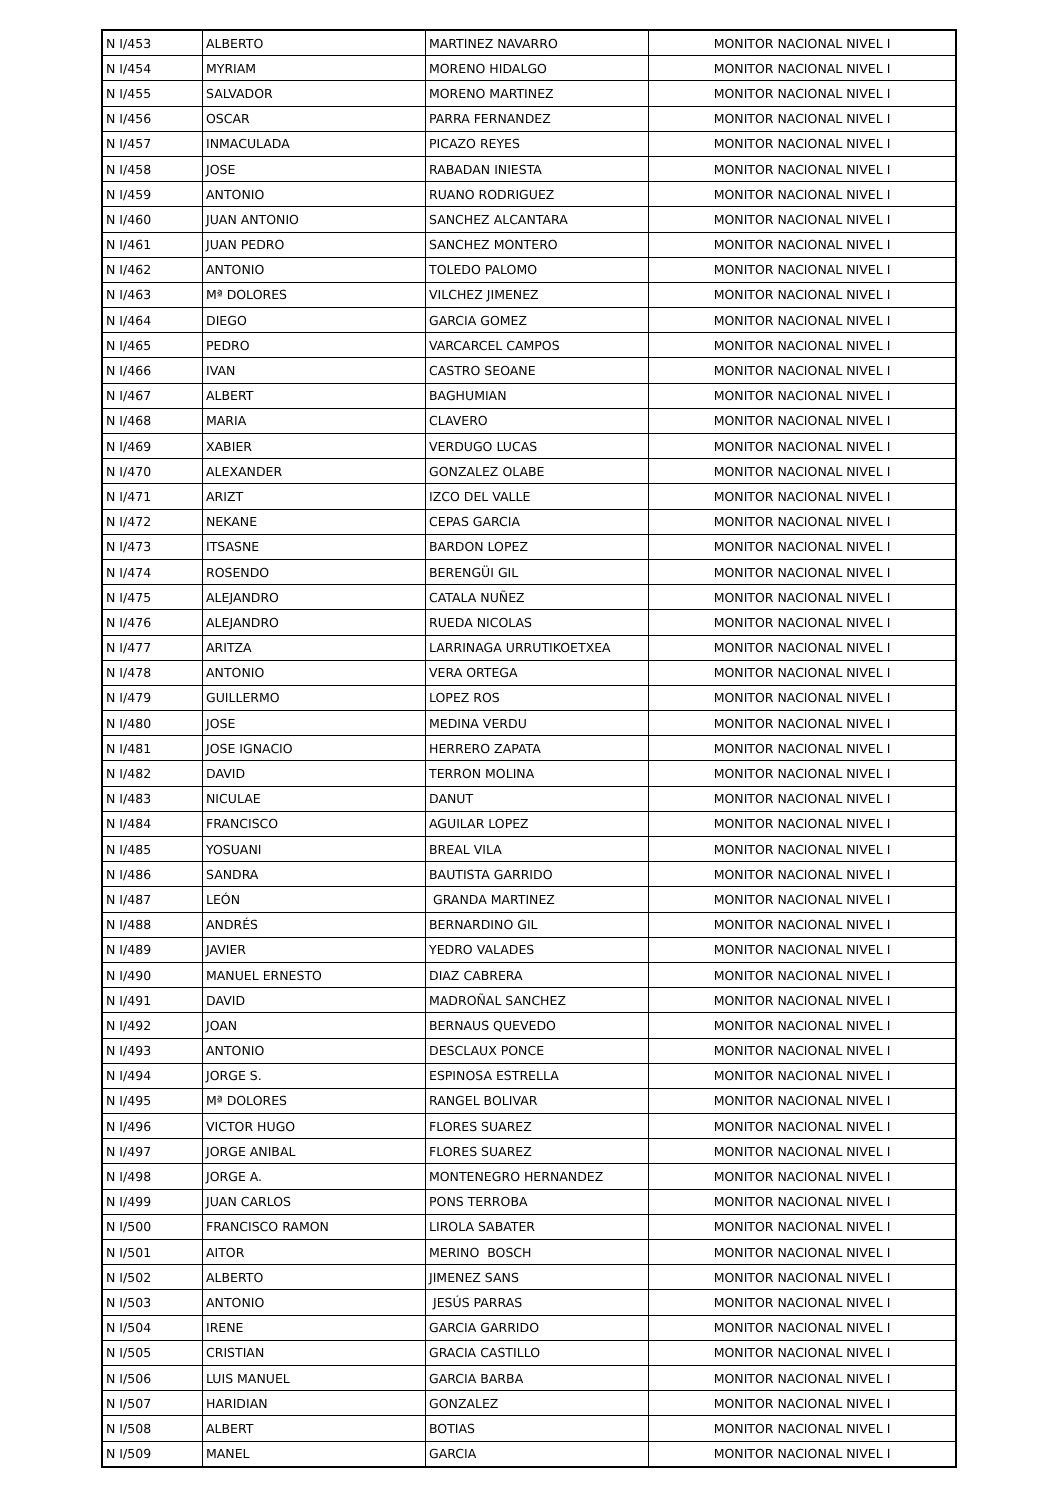| N I/453 | ALBERTO | MARTINEZ NAVARRO | MONITOR NACIONAL NIVEL I |
| N I/454 | MYRIAM | MORENO HIDALGO | MONITOR NACIONAL NIVEL I |
| N I/455 | SALVADOR | MORENO MARTINEZ | MONITOR NACIONAL NIVEL I |
| N I/456 | OSCAR | PARRA FERNANDEZ | MONITOR NACIONAL NIVEL I |
| N I/457 | INMACULADA | PICAZO REYES | MONITOR NACIONAL NIVEL I |
| N I/458 | JOSE | RABADAN INIESTA | MONITOR NACIONAL NIVEL I |
| N I/459 | ANTONIO | RUANO RODRIGUEZ | MONITOR NACIONAL NIVEL I |
| N I/460 | JUAN ANTONIO | SANCHEZ ALCANTARA | MONITOR NACIONAL NIVEL I |
| N I/461 | JUAN PEDRO | SANCHEZ MONTERO | MONITOR NACIONAL NIVEL I |
| N I/462 | ANTONIO | TOLEDO PALOMO | MONITOR NACIONAL NIVEL I |
| N I/463 | Mª DOLORES | VILCHEZ JIMENEZ | MONITOR NACIONAL NIVEL I |
| N I/464 | DIEGO | GARCIA GOMEZ | MONITOR NACIONAL NIVEL I |
| N I/465 | PEDRO | VARCARCEL CAMPOS | MONITOR NACIONAL NIVEL I |
| N I/466 | IVAN | CASTRO SEOANE | MONITOR NACIONAL NIVEL I |
| N I/467 | ALBERT | BAGHUMIAN | MONITOR NACIONAL NIVEL I |
| N I/468 | MARIA | CLAVERO | MONITOR NACIONAL NIVEL I |
| N I/469 | XABIER | VERDUGO LUCAS | MONITOR NACIONAL NIVEL I |
| N I/470 | ALEXANDER | GONZALEZ OLABE | MONITOR NACIONAL NIVEL I |
| N I/471 | ARIZT | IZCO DEL VALLE | MONITOR NACIONAL NIVEL I |
| N I/472 | NEKANE | CEPAS GARCIA | MONITOR NACIONAL NIVEL I |
| N I/473 | ITSASNE | BARDON LOPEZ | MONITOR NACIONAL NIVEL I |
| N I/474 | ROSENDO | BERENGÜI GIL | MONITOR NACIONAL NIVEL I |
| N I/475 | ALEJANDRO | CATALA NUÑEZ | MONITOR NACIONAL NIVEL I |
| N I/476 | ALEJANDRO | RUEDA NICOLAS | MONITOR NACIONAL NIVEL I |
| N I/477 | ARITZA | LARRINAGA URRUTIKOETXEA | MONITOR NACIONAL NIVEL I |
| N I/478 | ANTONIO | VERA ORTEGA | MONITOR NACIONAL NIVEL I |
| N I/479 | GUILLERMO | LOPEZ ROS | MONITOR NACIONAL NIVEL I |
| N I/480 | JOSE | MEDINA VERDU | MONITOR NACIONAL NIVEL I |
| N I/481 | JOSE IGNACIO | HERRERO ZAPATA | MONITOR NACIONAL NIVEL I |
| N I/482 | DAVID | TERRON MOLINA | MONITOR NACIONAL NIVEL I |
| N I/483 | NICULAE | DANUT | MONITOR NACIONAL NIVEL I |
| N I/484 | FRANCISCO | AGUILAR LOPEZ | MONITOR NACIONAL NIVEL I |
| N I/485 | YOSUANI | BREAL VILA | MONITOR NACIONAL NIVEL I |
| N I/486 | SANDRA | BAUTISTA GARRIDO | MONITOR NACIONAL NIVEL I |
| N I/487 | LEÓN | GRANDA MARTINEZ | MONITOR NACIONAL NIVEL I |
| N I/488 | ANDRÉS | BERNARDINO GIL | MONITOR NACIONAL NIVEL I |
| N I/489 | JAVIER | YEDRO VALADES | MONITOR NACIONAL NIVEL I |
| N I/490 | MANUEL ERNESTO | DIAZ CABRERA | MONITOR NACIONAL NIVEL I |
| N I/491 | DAVID | MADROÑAL SANCHEZ | MONITOR NACIONAL NIVEL I |
| N I/492 | JOAN | BERNAUS QUEVEDO | MONITOR NACIONAL NIVEL I |
| N I/493 | ANTONIO | DESCLAUX PONCE | MONITOR NACIONAL NIVEL I |
| N I/494 | JORGE S. | ESPINOSA ESTRELLA | MONITOR NACIONAL NIVEL I |
| N I/495 | Mª DOLORES | RANGEL BOLIVAR | MONITOR NACIONAL NIVEL I |
| N I/496 | VICTOR HUGO | FLORES SUAREZ | MONITOR NACIONAL NIVEL I |
| N I/497 | JORGE ANIBAL | FLORES SUAREZ | MONITOR NACIONAL NIVEL I |
| N I/498 | JORGE A. | MONTENEGRO HERNANDEZ | MONITOR NACIONAL NIVEL I |
| N I/499 | JUAN CARLOS | PONS TERROBA | MONITOR NACIONAL NIVEL I |
| N I/500 | FRANCISCO RAMON | LIROLA SABATER | MONITOR NACIONAL NIVEL I |
| N I/501 | AITOR | MERINO BOSCH | MONITOR NACIONAL NIVEL I |
| N I/502 | ALBERTO | JIMENEZ SANS | MONITOR NACIONAL NIVEL I |
| N I/503 | ANTONIO | JESÚS PARRAS | MONITOR NACIONAL NIVEL I |
| N I/504 | IRENE | GARCIA GARRIDO | MONITOR NACIONAL NIVEL I |
| N I/505 | CRISTIAN | GRACIA CASTILLO | MONITOR NACIONAL NIVEL I |
| N I/506 | LUIS MANUEL | GARCIA BARBA | MONITOR NACIONAL NIVEL I |
| N I/507 | HARIDIAN | GONZALEZ | MONITOR NACIONAL NIVEL I |
| N I/508 | ALBERT | BOTIAS | MONITOR NACIONAL NIVEL I |
| N I/509 | MANEL | GARCIA | MONITOR NACIONAL NIVEL I |